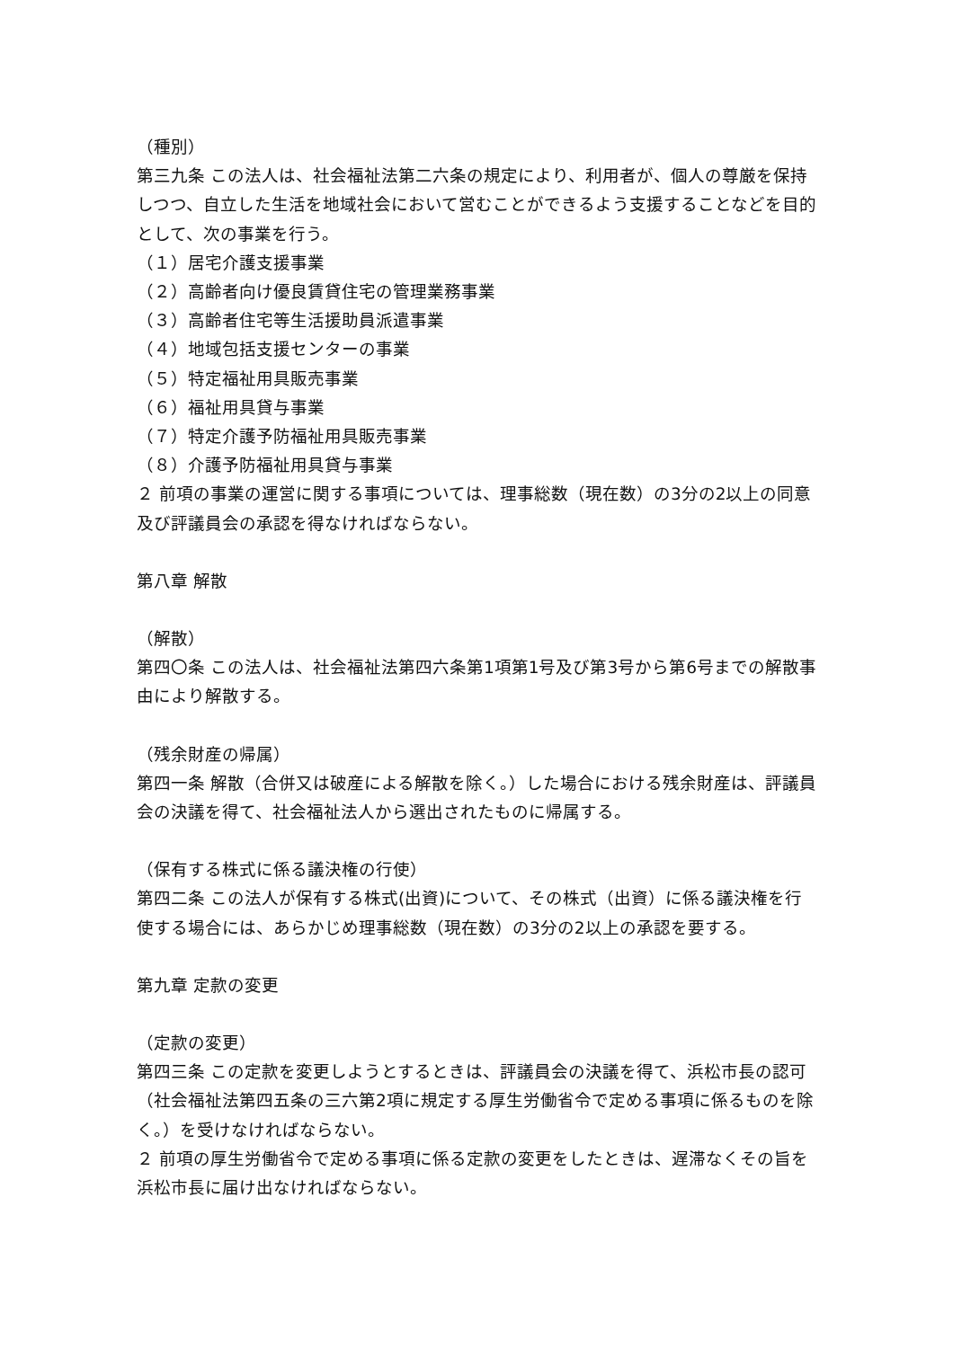（種別）
第三九条 この法人は、社会福祉法第二六条の規定により、利用者が、個人の尊厳を保持しつつ、自立した生活を地域社会において営むことができるよう支援することなどを目的として、次の事業を行う。
（１）居宅介護支援事業
（２）高齢者向け優良賃貸住宅の管理業務事業
（３）高齢者住宅等生活援助員派遣事業
（４）地域包括支援センターの事業
（５）特定福祉用具販売事業
（６）福祉用具貸与事業
（７）特定介護予防福祉用具販売事業
（８）介護予防福祉用具貸与事業
２ 前項の事業の運営に関する事項については、理事総数（現在数）の3分の2以上の同意及び評議員会の承認を得なければならない。
第八章 解散
（解散）
第四〇条 この法人は、社会福祉法第四六条第1項第1号及び第3号から第6号までの解散事由により解散する。
（残余財産の帰属）
第四一条 解散（合併又は破産による解散を除く。）した場合における残余財産は、評議員会の決議を得て、社会福祉法人から選出されたものに帰属する。
（保有する株式に係る議決権の行使）
第四二条 この法人が保有する株式(出資)について、その株式（出資）に係る議決権を行使する場合には、あらかじめ理事総数（現在数）の3分の2以上の承認を要する。
第九章 定款の変更
（定款の変更）
第四三条 この定款を変更しようとするときは、評議員会の決議を得て、浜松市長の認可（社会福祉法第四五条の三六第2項に規定する厚生労働省令で定める事項に係るものを除く。）を受けなければならない。
２ 前項の厚生労働省令で定める事項に係る定款の変更をしたときは、遅滞なくその旨を浜松市長に届け出なければならない。